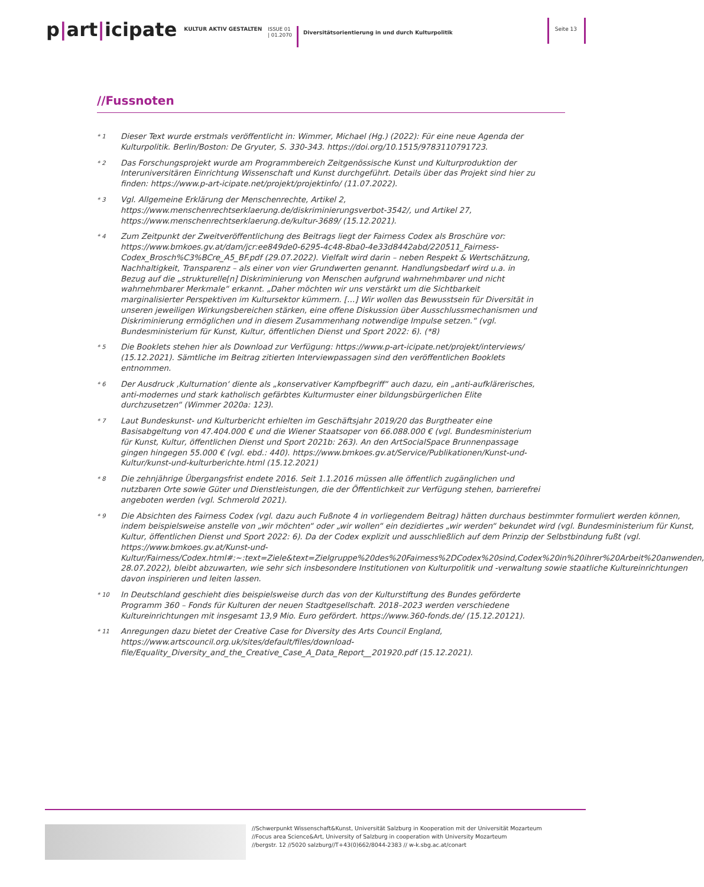p|art|icipate
KULTUR AKTIV GESTALTEN
ISSUE 01
| 01.2070
Diversitätsorientierung in und durch Kulturpolitik
Seite 13
//Fussnoten
* 1
Dieser Text wurde erstmals veröffentlicht in: Wimmer, Michael (Hg.) (2022): Für eine neue Agenda der Kulturpolitik. Berlin/Boston: De Gryuter, S. 330-343. https://doi.org/10.1515/9783110791723.
* 2
Das Forschungsprojekt wurde am Programmbereich Zeitgenössische Kunst und Kulturproduktion der Interuniversitären Einrichtung Wissenschaft und Kunst durchgeführt. Details über das Projekt sind hier zu finden: https://www.p-art-icipate.net/projekt/projektinfo/ (11.07.2022).
* 3
Vgl. Allgemeine Erklärung der Menschenrechte, Artikel 2, https://www.menschenrechtserklaerung.de/diskriminierungsverbot-3542/, und Artikel 27, https://www.menschenrechtserklaerung.de/kultur-3689/ (15.12.2021).
* 4
Zum Zeitpunkt der Zweitveröffentlichung des Beitrags liegt der Fairness Codex als Broschüre vor: https://www.bmkoes.gv.at/dam/jcr:ee849de0-6295-4c48-8ba0-4e33d8442abd/220511_Fairness-Codex_Brosch%C3%BCre_A5_BF.pdf (29.07.2022). Vielfalt wird darin – neben Respekt & Wertschätzung, Nachhaltigkeit, Transparenz – als einer von vier Grundwerten genannt. Handlungsbedarf wird u.a. in Bezug auf die „strukturelle[n] Diskriminierung von Menschen aufgrund wahrnehmbarer und nicht wahrnehmbarer Merkmale“ erkannt. „Daher möchten wir uns verstärkt um die Sichtbarkeit marginalisierter Perspektiven im Kultursektor kümmern. […] Wir wollen das Bewusstsein für Diversität in unseren jeweiligen Wirkungsbereichen stärken, eine offene Diskussion über Ausschlussmechanismen und Diskriminierung ermöglichen und in diesem Zusammenhang notwendige Impulse setzen.“ (vgl. Bundesministerium für Kunst, Kultur, öffentlichen Dienst und Sport 2022: 6). (*8)
* 5
Die Booklets stehen hier als Download zur Verfügung: https://www.p-art-icipate.net/projekt/interviews/ (15.12.2021). Sämtliche im Beitrag zitierten Interviewpassagen sind den veröffentlichen Booklets entnommen.
* 6
Der Ausdruck ‚Kulturnation‘ diente als „konservativer Kampfbegriff“ auch dazu, ein „anti-aufklärerisches, anti-modernes und stark katholisch gefärbtes Kulturmuster einer bildungsbürgerlichen Elite durchzusetzen“ (Wimmer 2020a: 123).
* 7
Laut Bundeskunst- und Kulturbericht erhielten im Geschäftsjahr 2019/20 das Burgtheater eine Basisabgeltung von 47.404.000 € und die Wiener Staatsoper von 66.088.000 € (vgl. Bundesministerium für Kunst, Kultur, öffentlichen Dienst und Sport 2021b: 263). An den ArtSocialSpace Brunnenpassage gingen hingegen 55.000 € (vgl. ebd.: 440). https://www.bmkoes.gv.at/Service/Publikationen/Kunst-und-Kultur/kunst-und-kulturberichte.html (15.12.2021)
* 8
Die zehnjährige Übergangsfrist endete 2016. Seit 1.1.2016 müssen alle öffentlich zugänglichen und nutzbaren Orte sowie Güter und Dienstleistungen, die der Öffentlichkeit zur Verfügung stehen, barrierefrei angeboten werden (vgl. Schmerold 2021).
* 9
Die Absichten des Fairness Codex (vgl. dazu auch Fußnote 4 in vorliegendem Beitrag) hätten durchaus bestimmter formuliert werden können, indem beispielsweise anstelle von „wir möchten“ oder „wir wollen“ ein dezidiertes „wir werden“ bekundet wird (vgl. Bundesministerium für Kunst, Kultur, öffentlichen Dienst und Sport 2022: 6). Da der Codex explizit und ausschließlich auf dem Prinzip der Selbstbindung fußt (vgl. https://www.bmkoes.gv.at/Kunst-und-Kultur/Fairness/Codex.html#:~:text=Ziele&text=Zielgruppe%20des%20Fairness%2DCodex%20sind,Codex%20in%20ihrer%20Arbeit%20anwenden, 28.07.2022), bleibt abzuwarten, wie sehr sich insbesondere Institutionen von Kulturpolitik und -verwaltung sowie staatliche Kultureinrichtungen davon inspirieren und leiten lassen.
* 10
In Deutschland geschieht dies beispielsweise durch das von der Kulturstiftung des Bundes geförderte Programm 360 – Fonds für Kulturen der neuen Stadtgesellschaft. 2018–2023 werden verschiedene Kultureinrichtungen mit insgesamt 13,9 Mio. Euro gefördert. https://www.360-fonds.de/ (15.12.20121).
* 11
Anregungen dazu bietet der Creative Case for Diversity des Arts Council England, https://www.artscouncil.org.uk/sites/default/files/download-file/Equality_Diversity_and_the_Creative_Case_A_Data_Report__201920.pdf (15.12.2021).
//Schwerpunkt Wissenschaft&Kunst, Universität Salzburg in Kooperation mit der Universität Mozarteum
//Focus area Science&Art, University of Salzburg in cooperation with University Mozarteum
//bergstr. 12 //5020 salzburg//T+43(0)662/8044-2383 // w-k.sbg.ac.at/conart